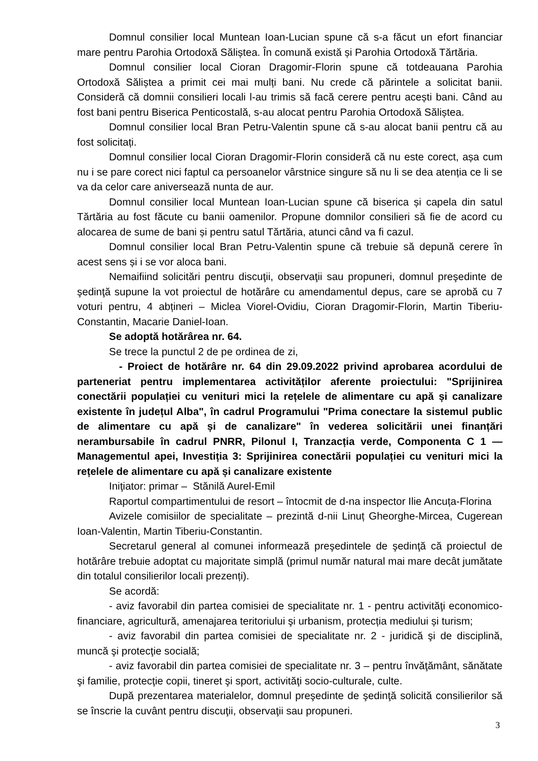Domnul consilier local Muntean Ioan-Lucian spune că s-a făcut un efort financiar mare pentru Parohia Ortodoxă Săliștea. În comună există și Parohia Ortodoxă Tărtăria.
Domnul consilier local Cioran Dragomir-Florin spune că totdeauana Parohia Ortodoxă Săliștea a primit cei mai mulți bani. Nu crede că părintele a solicitat banii. Consideră că domnii consilieri locali l-au trimis să facă cerere pentru acești bani. Când au fost bani pentru Biserica Penticostală, s-au alocat pentru Parohia Ortodoxă Săliștea.
Domnul consilier local Bran Petru-Valentin spune că s-au alocat banii pentru că au fost solicitați.
Domnul consilier local Cioran Dragomir-Florin consideră că nu este corect, așa cum nu i se pare corect nici faptul ca persoanelor vârstnice singure să nu li se dea atenția ce li se va da celor care aniversează nunta de aur.
Domnul consilier local Muntean Ioan-Lucian spune că biserica și capela din satul Tărtăria au fost făcute cu banii oamenilor. Propune domnilor consilieri să fie de acord cu alocarea de sume de bani și pentru satul Tărtăria, atunci când va fi cazul.
Domnul consilier local Bran Petru-Valentin spune că trebuie să depună cerere în acest sens și i se vor aloca bani.
Nemaifiind solicitări pentru discuţii, observaţii sau propuneri, domnul preşedinte de şedinţă supune la vot proiectul de hotărâre cu amendamentul depus, care se aprobă cu 7 voturi pentru, 4 abțineri – Miclea Viorel-Ovidiu, Cioran Dragomir-Florin, Martin Tiberiu-Constantin, Macarie Daniel-Ioan.
Se adoptă hotărârea nr. 64.
Se trece la punctul 2 de pe ordinea de zi,
- Proiect de hotărâre nr. 64 din 29.09.2022 privind aprobarea acordului de parteneriat pentru implementarea activităților aferente proiectului: "Sprijinirea conectării populației cu venituri mici la rețelele de alimentare cu apă și canalizare existente în județul Alba", în cadrul Programului "Prima conectare la sistemul public de alimentare cu apă și de canalizare" în vederea solicitării unei finanțări nerambursabile în cadrul PNRR, Pilonul I, Tranzacția verde, Componenta C 1 — Managementul apei, Investiția 3: Sprijinirea conectării populației cu venituri mici la rețelele de alimentare cu apă și canalizare existente
Iniţiator: primar – Stănilă Aurel-Emil
Raportul compartimentului de resort – întocmit de d-na inspector Ilie Ancuța-Florina
Avizele comisiilor de specialitate – prezintă d-nii Linuț Gheorghe-Mircea, Cugerean Ioan-Valentin, Martin Tiberiu-Constantin.
Secretarul general al comunei informează preşedintele de şedinţă că proiectul de hotărâre trebuie adoptat cu majoritate simplă (primul număr natural mai mare decât jumătate din totalul consilierilor locali prezenți).
Se acordă:
- aviz favorabil din partea comisiei de specialitate nr. 1 - pentru activităţi economico-financiare, agricultură, amenajarea teritoriului şi urbanism, protecția mediului și turism;
- aviz favorabil din partea comisiei de specialitate nr. 2 - juridică şi de disciplină, muncă şi protecţie socială;
- aviz favorabil din partea comisiei de specialitate nr. 3 – pentru învăţământ, sănătate şi familie, protecţie copii, tineret şi sport, activităţi socio-culturale, culte.
După prezentarea materialelor, domnul preşedinte de şedinţă solicită consilierilor să se înscrie la cuvânt pentru discuţii, observaţii sau propuneri.
3